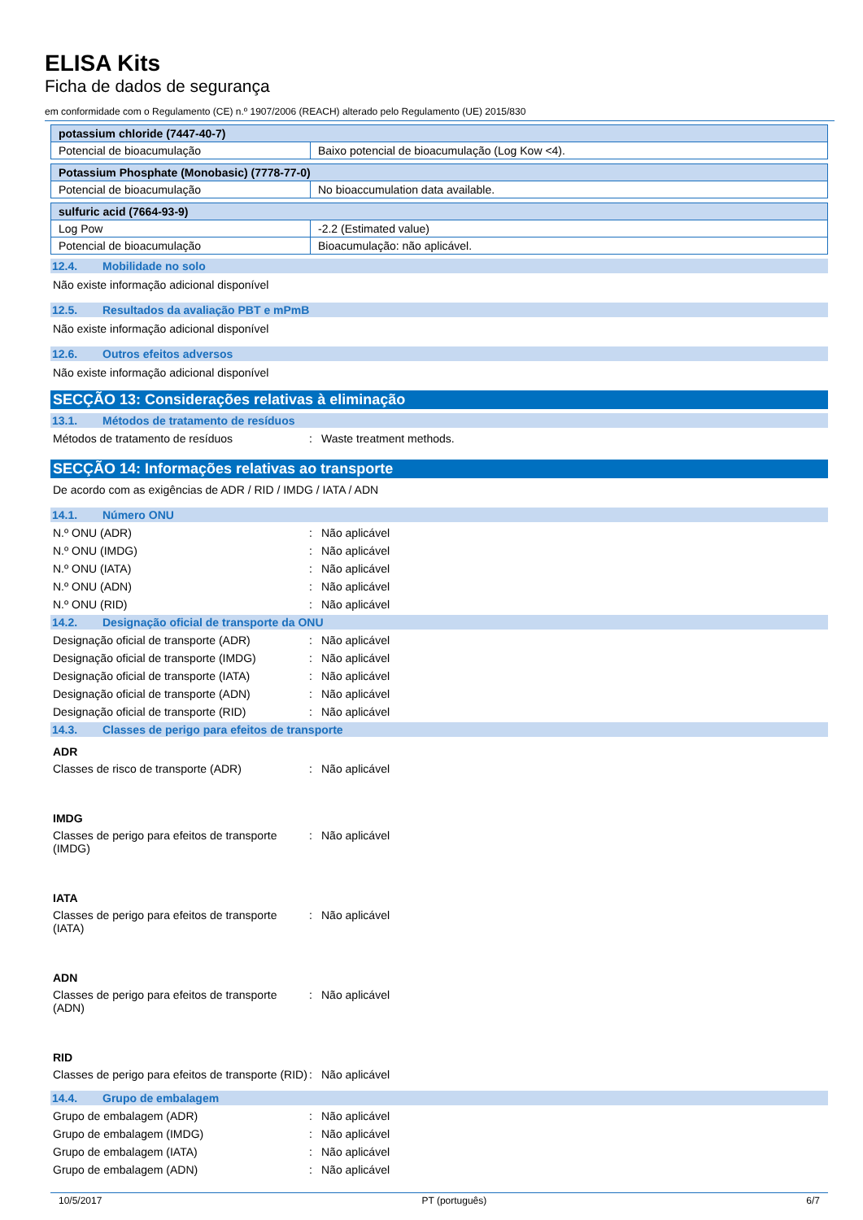ELISA Kits
Ficha de dados de segurança
em conformidade com o Regulamento (CE) n.º 1907/2006 (REACH) alterado pelo Regulamento (UE) 2015/830
| potassium chloride (7447-40-7) | |
| --- | --- |
| Potencial de bioacumulação | Baixo potencial de bioacumulação (Log Kow <4). |
| Potassium Phosphate (Monobasic) (7778-77-0) | |
| --- | --- |
| Potencial de bioacumulação | No bioaccumulation data available. |
| sulfuric acid (7664-93-9) | |
| --- | --- |
| Log Pow | -2.2 (Estimated value) |
| Potencial de bioacumulação | Bioacumulação: não aplicável. |
12.4. Mobilidade no solo
Não existe informação adicional disponível
12.5. Resultados da avaliação PBT e mPmB
Não existe informação adicional disponível
12.6. Outros efeitos adversos
Não existe informação adicional disponível
SECÇÃO 13: Considerações relativas à eliminação
13.1. Métodos de tratamento de resíduos
Métodos de tratamento de resíduos
:
Waste treatment methods.
SECÇÃO 14: Informações relativas ao transporte
De acordo com as exigências de ADR / RID / IMDG / IATA / ADN
14.1. Número ONU
N.º ONU (ADR)
:
Não aplicável
N.º ONU (IMDG)
:
Não aplicável
N.º ONU (IATA)
:
Não aplicável
N.º ONU (ADN)
:
Não aplicável
N.º ONU (RID)
:
Não aplicável
14.2. Designação oficial de transporte da ONU
Designação oficial de transporte (ADR)
:
Não aplicável
Designação oficial de transporte (IMDG)
:
Não aplicável
Designação oficial de transporte (IATA)
:
Não aplicável
Designação oficial de transporte (ADN)
:
Não aplicável
Designação oficial de transporte (RID)
:
Não aplicável
14.3. Classes de perigo para efeitos de transporte
ADR
Classes de risco de transporte (ADR)
:
Não aplicável
IMDG
Classes de perigo para efeitos de transporte (IMDG)
:
Não aplicável
IATA
Classes de perigo para efeitos de transporte (IATA)
:
Não aplicável
ADN
Classes de perigo para efeitos de transporte (ADN)
:
Não aplicável
RID
Classes de perigo para efeitos de transporte (RID)
:
Não aplicável
14.4. Grupo de embalagem
Grupo de embalagem (ADR)
:
Não aplicável
Grupo de embalagem (IMDG)
:
Não aplicável
Grupo de embalagem (IATA)
:
Não aplicável
Grupo de embalagem (ADN)
:
Não aplicável
10/5/2017 PT (português) 6/7